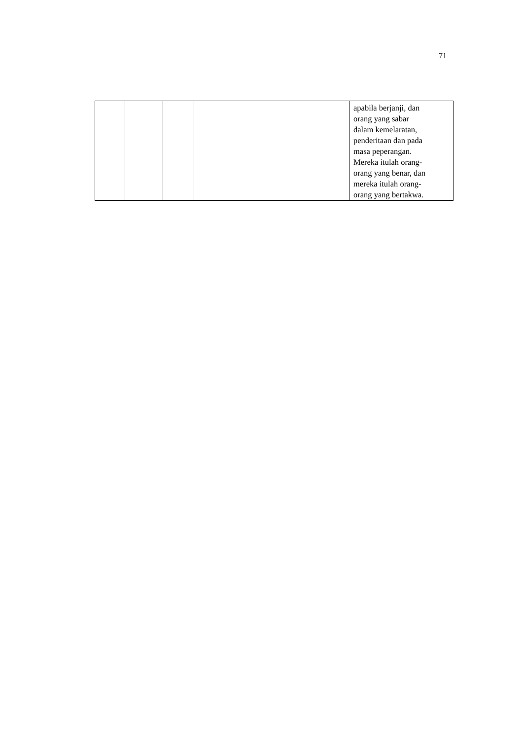71
| | | | | apabila berjanji, dan orang yang sabar dalam kemelaratan, penderitaan dan pada masa peperangan. Mereka itulah orang- orang yang benar, dan mereka itulah orang- orang yang bertakwa. |